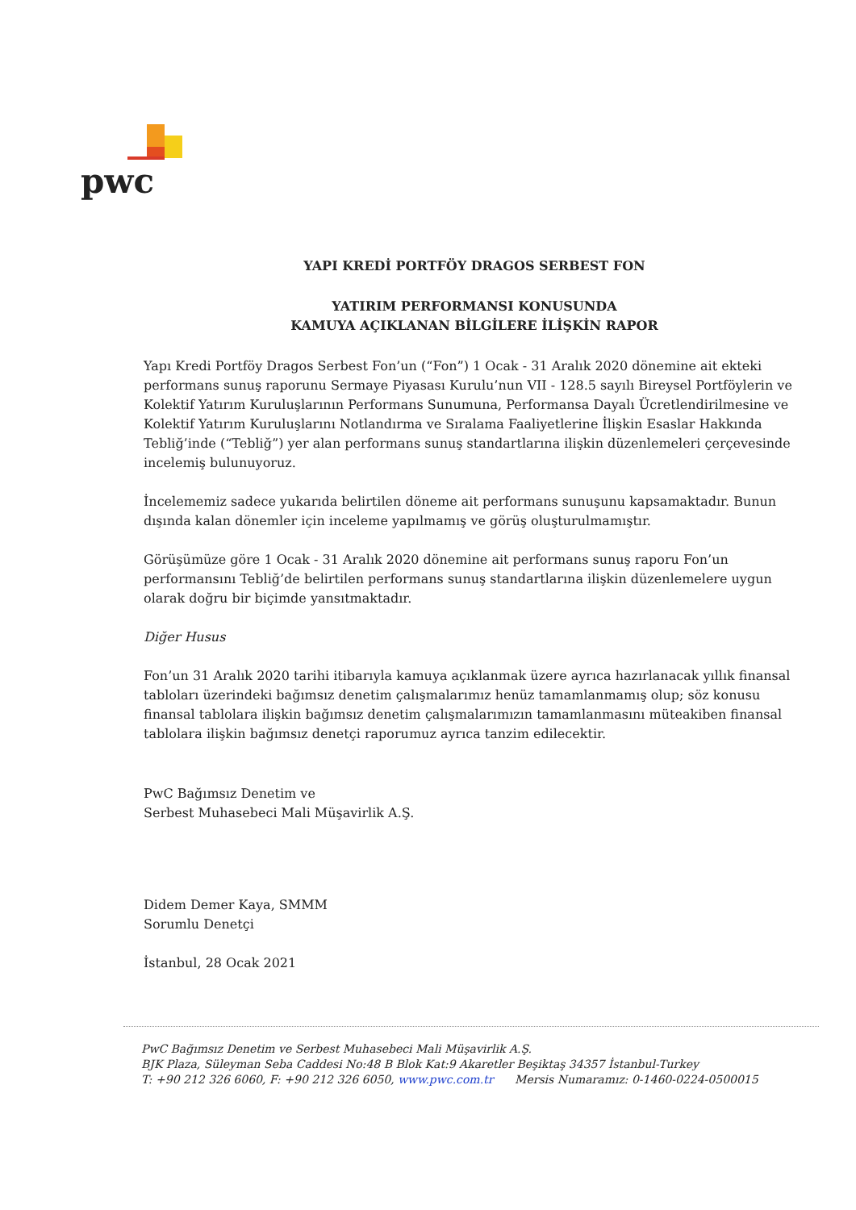pwc
YAPI KREDİ PORTFÖY DRAGOS SERBEST FON
YATIRIM PERFORMANSI KONUSUNDA
KAMUYA AÇIKLANAN BİLGİLERE İLİŞKİN RAPOR
Yapı Kredi Portföy Dragos Serbest Fon’un (“Fon”) 1 Ocak - 31 Aralık 2020 dönemine ait ekteki performans sunuş raporunu Sermaye Piyasası Kurulu’nun VII - 128.5 sayılı Bireysel Portföylerin ve Kolektif Yatırım Kuruluşlarının Performans Sunumuna, Performansa Dayalı Ücretlendirilmesine ve Kolektif Yatırım Kuruluşlarını Notlandırma ve Sıralama Faaliyetlerine İlişkin Esaslar Hakkında Tebliğ’inde (“Tebliğ”) yer alan performans sunuş standartlarına ilişkin düzenlemeleri çerçevesinde incelemiş bulunuyoruz.
İncelememiz sadece yukarıda belirtilen döneme ait performans sunuşunu kapsamaktadır. Bunun dışında kalan dönemler için inceleme yapılmamış ve görüş oluşturulmamıştır.
Görüşümüze göre 1 Ocak - 31 Aralık 2020 dönemine ait performans sunuş raporu Fon’un performansını Tebliğ’de belirtilen performans sunuş standartlarına ilişkin düzenlemelere uygun olarak doğru bir biçimde yansıtmaktadır.
Diğer Husus
Fon’un 31 Aralık 2020 tarihi itibarıyla kamuya açıklanmak üzere ayrıca hazırlanacak yıllık finansal tabloları üzerindeki bağımsız denetim çalışmalarımız henüz tamamlanmamış olup; söz konusu finansal tablolara ilişkin bağımsız denetim çalışmalarımızın tamamlanmasını müteakiben finansal tablolara ilişkin bağımsız denetçi raporumuz ayrıca tanzim edilecektir.
PwC Bağımsız Denetim ve
Serbest Muhasebeci Mali Müşavirlik A.Ş.
Didem Demer Kaya, SMMM
Sorumlu Denetçi
İstanbul, 28 Ocak 2021
PwC Bağımsız Denetim ve Serbest Muhasebeci Mali Müşavirlik A.Ş.
BJK Plaza, Süleyman Seba Caddesi No:48 B Blok Kat:9 Akaretler Beşiktaş 34357 İstanbul-Turkey
T: +90 212 326 6060, F: +90 212 326 6050, www.pwc.com.tr Mersis Numaramız: 0-1460-0224-0500015